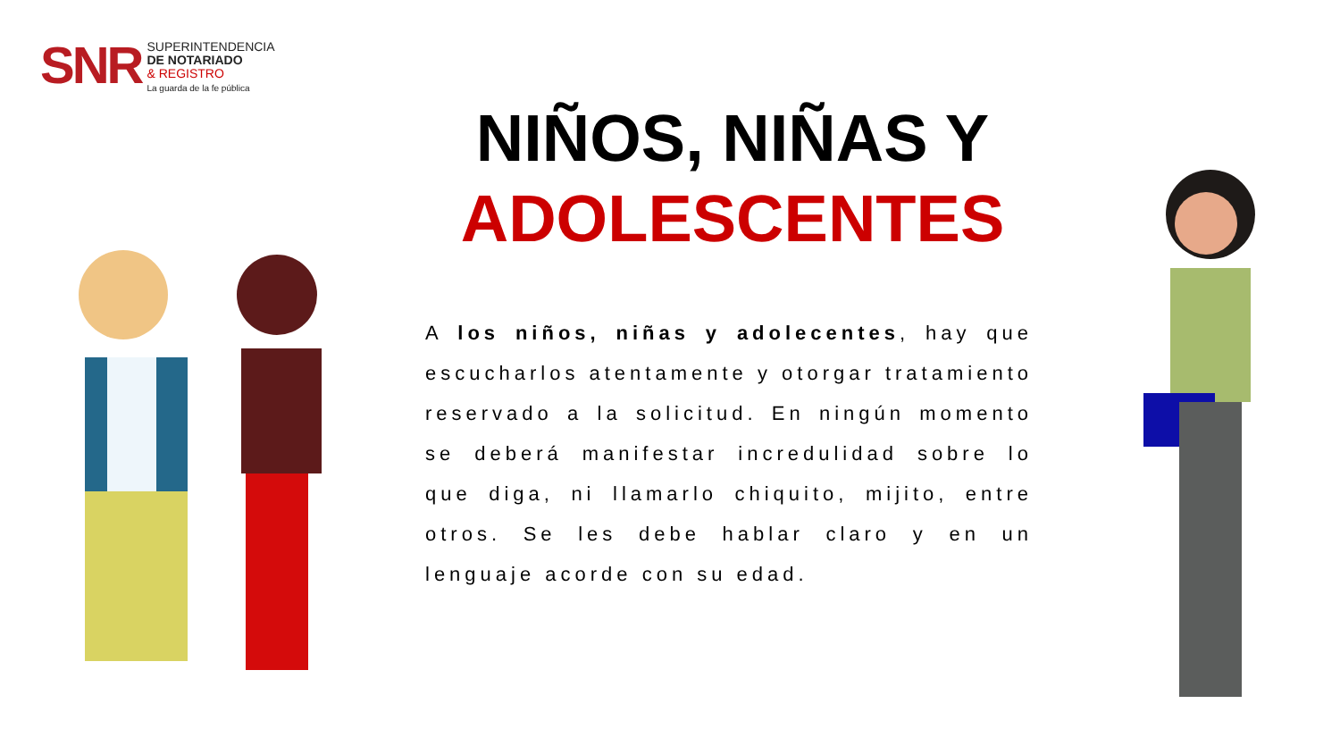SNR
SUPERINTENDENCIA
DE NOTARIADO
& REGISTRO
La guarda de la fe pública
NIÑOS, NIÑAS Y
ADOLESCENTES
A los niños, niñas y adolecentes, hay que escucharlos atentamente y otorgar tratamiento reservado a la solicitud. En ningún momento se deberá manifestar incredulidad sobre lo que diga, ni llamarlo chiquito, mijito, entre otros. Se les debe hablar claro y en un lenguaje acorde con su edad.